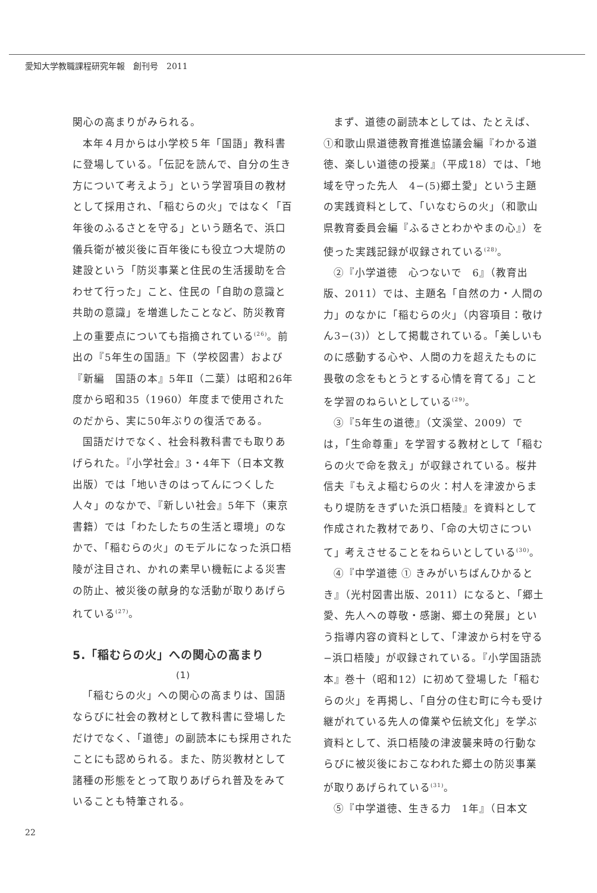愛知大学教職課程研究年報　創刊号　2011
関心の高まりがみられる。
本年４月からは小学校５年「国語」教科書に登場している。「伝記を読んで、自分の生き方について考えよう」という学習項目の教材として採用され、「稲むらの火」ではなく「百年後のふるさとを守る」という題名で、浜口儀兵衛が被災後に百年後にも役立つ大堤防の建設という「防災事業と住民の生活援助を合わせて行った」こと、住民の「自助の意識と共助の意識」を増進したことなど、防災教育上の重要点についても指摘されている<sup>(26)</sup>。前出の『5年生の国語』下（学校図書）および『新編　国語の本』5年Ⅱ（二葉）は昭和26年度から昭和35（1960）年度まで使用されたのだから、実に50年ぶりの復活である。
国語だけでなく、社会科教科書でも取りあげられた。『小学社会』3・4年下（日本文教出版）では「地いきのはってんにつくした人々」のなかで、『新しい社会』5年下（東京書籍）では「わたしたちの生活と環境」のなかで、「稲むらの火」のモデルになった浜口梧陵が注目され、かれの素早い機転による災害の防止、被災後の献身的な活動が取りあげられている<sup>(27)</sup>。
5.「稲むらの火」への関心の高まり
(1)
「稲むらの火」への関心の高まりは、国語ならびに社会の教材として教科書に登場しただけでなく、「道徳」の副読本にも採用されたことにも認められる。また、防災教材として諸種の形態をとって取りあげられ普及をみていることも特筆される。
まず、道徳の副読本としては、たとえば、①和歌山県道徳教育推進協議会編『わかる道徳、楽しい道徳の授業』（平成18）では、「地域を守った先人　4−(5)郷土愛」という主題の実践資料として、「いなむらの火」（和歌山県教育委員会編『ふるさとわかやまの心』）を使った実践記録が収録されている<sup>(28)</sup>。
②『小学道徳　心つないで　6』（教育出版、2011）では、主題名「自然の力・人間の力」のなかに「稲むらの火」（内容項目：敬けん3−(3)）として掲載されている。「美しいものに感動する心や、人間の力を超えたものに畏敬の念をもとうとする心情を育てる」ことを学習のねらいとしている<sup>(29)</sup>。
③『5年生の道徳』（文溪堂、2009）では，「生命尊重」を学習する教材として「稲むらの火で命を救え」が収録されている。桜井信夫『もえよ稲むらの火：村人を津波からまもり堤防をきずいた浜口梧陵』を資料として作成された教材であり、「命の大切さについて」考えさせることをねらいとしている<sup>(30)</sup>。
④『中学道徳 ① きみがいちばんひかるとき』（光村図書出版、2011）になると、「郷土愛、先人への尊敬・感謝、郷土の発展」という指導内容の資料として、「津波から村を守る−浜口梧陵」が収録されている。『小学国語読本』巻十（昭和12）に初めて登場した「稲むらの火」を再掲し、「自分の住む町に今も受け継がれている先人の偉業や伝統文化」を学ぶ資料として、浜口梧陵の津波襲来時の行動ならびに被災後におこなわれた郷土の防災事業が取りあげられている<sup>(31)</sup>。
⑤『中学道徳、生きる力　1年』（日本文
22